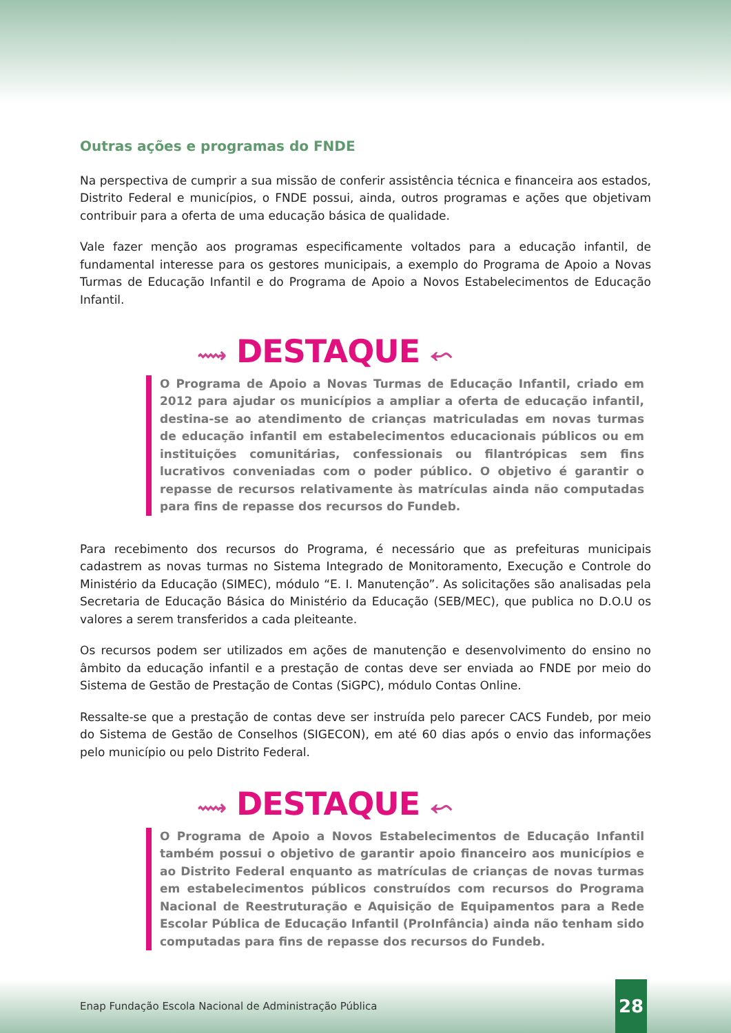Outras ações e programas do FNDE
Na perspectiva de cumprir a sua missão de conferir assistência técnica e financeira aos estados, Distrito Federal e municípios, o FNDE possui, ainda, outros programas e ações que objetivam contribuir para a oferta de uma educação básica de qualidade.
Vale fazer menção aos programas especificamente voltados para a educação infantil, de fundamental interesse para os gestores municipais, a exemplo do Programa de Apoio a Novas Turmas de Educação Infantil e do Programa de Apoio a Novos Estabelecimentos de Educação Infantil.
⟿ DESTAQUE ⬿
O Programa de Apoio a Novas Turmas de Educação Infantil, criado em 2012 para ajudar os municípios a ampliar a oferta de educação infantil, destina-se ao atendimento de crianças matriculadas em novas turmas de educação infantil em estabelecimentos educacionais públicos ou em instituições comunitárias, confessionais ou filantrópicas sem fins lucrativos conveniadas com o poder público. O objetivo é garantir o repasse de recursos relativamente às matrículas ainda não computadas para fins de repasse dos recursos do Fundeb.
Para recebimento dos recursos do Programa, é necessário que as prefeituras municipais cadastrem as novas turmas no Sistema Integrado de Monitoramento, Execução e Controle do Ministério da Educação (SIMEC), módulo “E. I. Manutenção”. As solicitações são analisadas pela Secretaria de Educação Básica do Ministério da Educação (SEB/MEC), que publica no D.O.U os valores a serem transferidos a cada pleiteante.
Os recursos podem ser utilizados em ações de manutenção e desenvolvimento do ensino no âmbito da educação infantil e a prestação de contas deve ser enviada ao FNDE por meio do Sistema de Gestão de Prestação de Contas (SiGPC), módulo Contas Online.
Ressalte-se que a prestação de contas deve ser instruída pelo parecer CACS Fundeb, por meio do Sistema de Gestão de Conselhos (SIGECON), em até 60 dias após o envio das informações pelo município ou pelo Distrito Federal.
⟿ DESTAQUE ⬿
O Programa de Apoio a Novos Estabelecimentos de Educação Infantil também possui o objetivo de garantir apoio financeiro aos municípios e ao Distrito Federal enquanto as matrículas de crianças de novas turmas em estabelecimentos públicos construídos com recursos do Programa Nacional de Reestruturação e Aquisição de Equipamentos para a Rede Escolar Pública de Educação Infantil (ProInfância) ainda não tenham sido computadas para fins de repasse dos recursos do Fundeb.
Enap Fundação Escola Nacional de Administração Pública
28